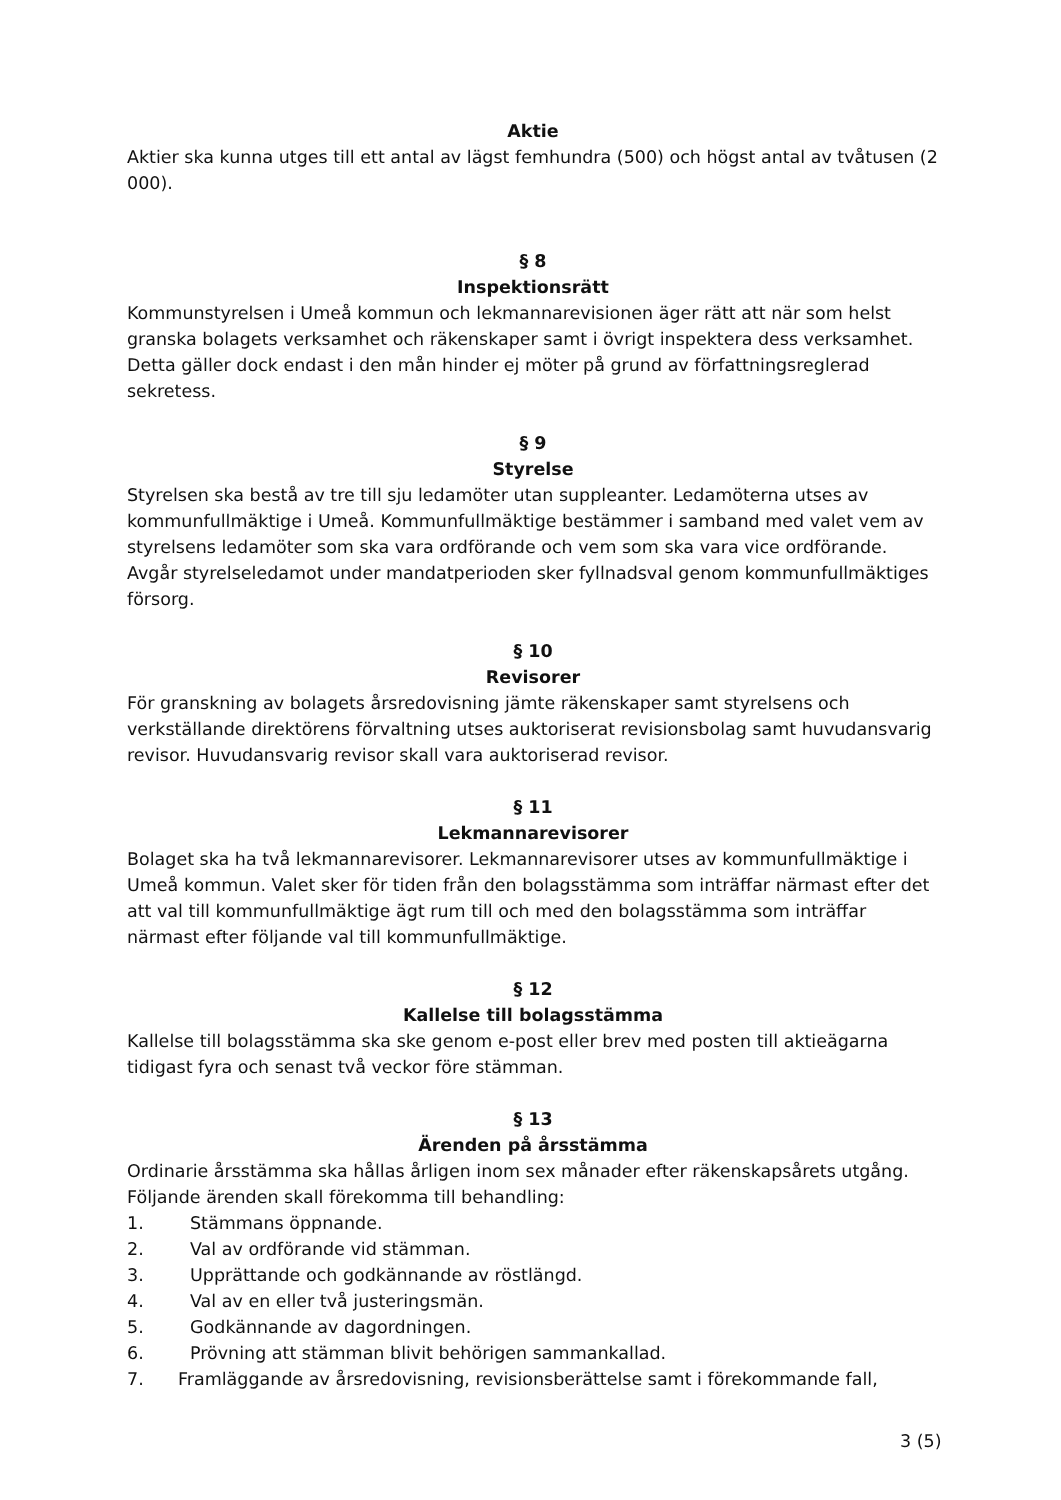Aktie
Aktier ska kunna utges till ett antal av lägst femhundra (500) och högst antal av tvåtusen (2 000).
§ 8
Inspektionsrätt
Kommunstyrelsen i Umeå kommun och lekmannarevisionen äger rätt att när som helst granska bolagets verksamhet och räkenskaper samt i övrigt inspektera dess verksamhet. Detta gäller dock endast i den mån hinder ej möter på grund av författningsreglerad sekretess.
§ 9
Styrelse
Styrelsen ska bestå av tre till sju ledamöter utan suppleanter. Ledamöterna utses av kommunfullmäktige i Umeå. Kommunfullmäktige bestämmer i samband med valet vem av styrelsens ledamöter som ska vara ordförande och vem som ska vara vice ordförande. Avgår styrelseledamot under mandatperioden sker fyllnadsval genom kommunfullmäktiges försorg.
§ 10
Revisorer
För granskning av bolagets årsredovisning jämte räkenskaper samt styrelsens och verkställande direktörens förvaltning utses auktoriserat revisionsbolag samt huvudansvarig revisor. Huvudansvarig revisor skall vara auktoriserad revisor.
§ 11
Lekmannarevisorer
Bolaget ska ha två lekmannarevisorer. Lekmannarevisorer utses av kommunfullmäktige i Umeå kommun. Valet sker för tiden från den bolagsstämma som inträffar närmast efter det att val till kommunfullmäktige ägt rum till och med den bolagsstämma som inträffar närmast efter följande val till kommunfullmäktige.
§ 12
Kallelse till bolagsstämma
Kallelse till bolagsstämma ska ske genom e-post eller brev med posten till aktieägarna tidigast fyra och senast två veckor före stämman.
§ 13
Ärenden på årsstämma
Ordinarie årsstämma ska hållas årligen inom sex månader efter räkenskapsårets utgång. Följande ärenden skall förekomma till behandling:
1. Stämmans öppnande.
2. Val av ordförande vid stämman.
3. Upprättande och godkännande av röstlängd.
4. Val av en eller två justeringsmän.
5. Godkännande av dagordningen.
6. Prövning att stämman blivit behörigen sammankallad.
7. Framläggande av årsredovisning, revisionsberättelse samt i förekommande fall,
3 (5)